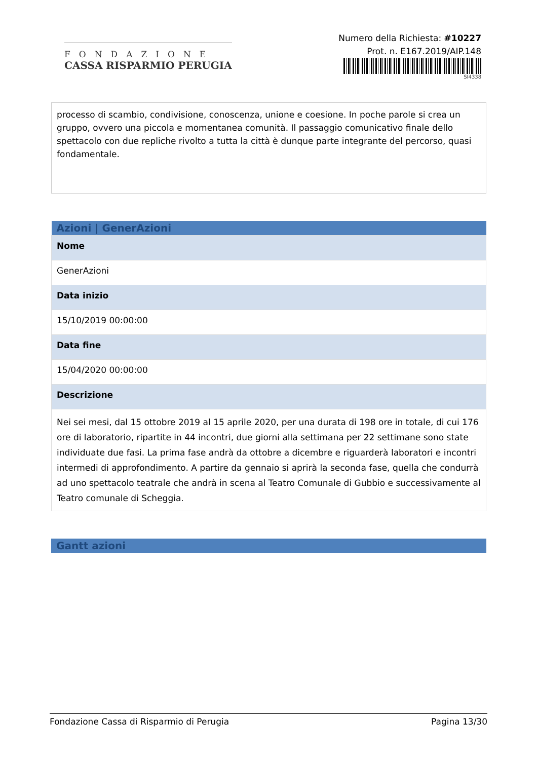FONDAZIONE
CASSA RISPARMIO PERUGIA
Numero della Richiesta: #10227
Prot. n. E167.2019/AIP.148
SI4338
processo di scambio, condivisione, conoscenza, unione e coesione. In poche parole si crea un gruppo, ovvero una piccola e momentanea comunità. Il passaggio comunicativo finale dello spettacolo con due repliche rivolto a tutta la città è dunque parte integrante del percorso, quasi fondamentale.
| Azioni / GenerAzioni |
| --- |
| Nome |
| GenerAzioni |
| Data inizio |
| 15/10/2019 00:00:00 |
| Data fine |
| 15/04/2020 00:00:00 |
| Descrizione |
| Nei sei mesi, dal 15 ottobre 2019 al 15 aprile 2020, per una durata di 198 ore in totale, di cui 176 ore di laboratorio, ripartite in 44 incontri, due giorni alla settimana per 22 settimane sono state individuate due fasi. La prima fase andrà da ottobre a dicembre e riguarderà laboratori e incontri intermedi di approfondimento. A partire da gennaio si aprirà la seconda fase, quella che condurrà ad uno spettacolo teatrale che andrà in scena al Teatro Comunale di Gubbio e successivamente al Teatro comunale di Scheggia. |
| Gantt azioni |
| --- |
Fondazione Cassa di Risparmio di Perugia Pagina 13/30